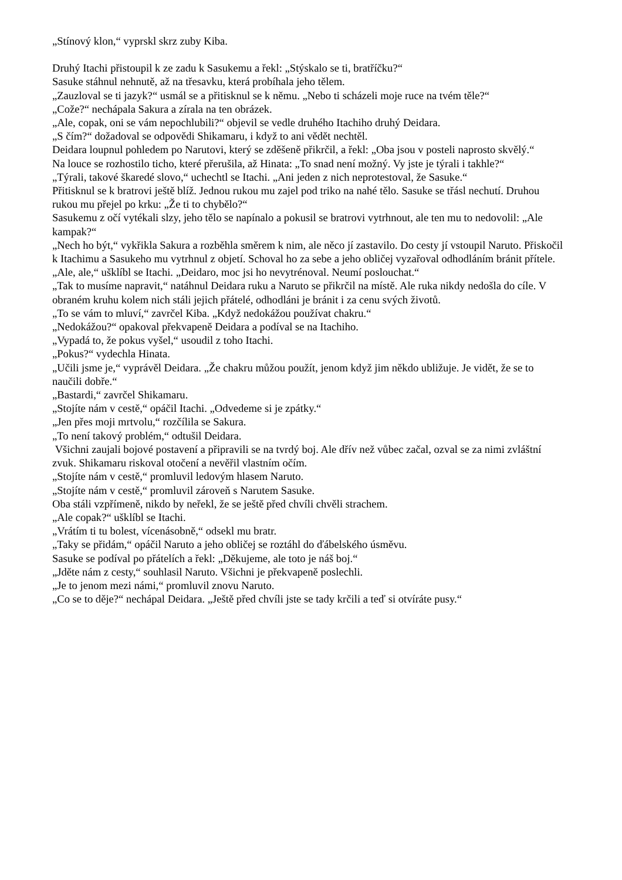„Stínový klon,“ vyprskl skrz zuby Kiba.
Druhý Itachi přistoupil k ze zadu k Sasukemu a řekl: „Stýskalo se ti, bratříčku?“
Sasuke stáhnul nehnutě, až na třesavku, která probíhala jeho tělem.
„Zauzloval se ti jazyk?“ usmál se a přitisknul se k němu. „Nebo ti scházeli moje ruce na tvém těle?“
„Cože?“ nechápala Sakura a zírala na ten obrázek.
„Ale, copak, oni se vám nepochlubili?“ objevil se vedle druhého Itachiho druhý Deidara.
„S čím?“ dožadoval se odpovědi Shikamaru, i když to ani vědět nechtěl.
Deidara loupnul pohledem po Narutovi, který se zděšeně přikrčil, a řekl: „Oba jsou v posteli naprosto skvělý.“
Na louce se rozhostilo ticho, které přerušila, až Hinata: „To snad není možný. Vy jste je týrali i takhle?“
„Týrali, takové škaredé slovo,“ uchechtl se Itachi. „Ani jeden z nich neprotestoval, že Sasuke.“
Přitisknul se k bratrovi ještě blíž. Jednou rukou mu zajel pod triko na nahé tělo. Sasuke se třásl nechutí. Druhou rukou mu přejel po krku: „Že ti to chybělo?“
Sasukemu z očí vytékali slzy, jeho tělo se napínalo a pokusil se bratrovi vytrhnout, ale ten mu to nedovolil: „Ale kampak?“
„Nech ho být,“ vykřikla Sakura a rozběhla směrem k nim, ale něco jí zastavilo. Do cesty jí vstoupil Naruto. Přiskočil k Itachimu a Sasukeho mu vytrhnul z objetí. Schoval ho za sebe a jeho obličej vyzařoval odhodláním bránit přítele.
„Ale, ale,“ ušklíbl se Itachi. „Deidaro, moc jsi ho nevytrénoval. Neumí poslouchat.“
„Tak to musíme napravit,“ natáhnul Deidara ruku a Naruto se přikrčil na místě. Ale ruka nikdy nedošla do cíle. V obraném kruhu kolem nich stáli jejich přátelé, odhodláni je bránit i za cenu svých životů.
„To se vám to mluví,“ zavrčel Kiba. „Když nedokážou používat chakru.“
„Nedokážou?“ opakoval překvapeně Deidara a podíval se na Itachiho.
„Vypadá to, že pokus vyšel,“ usoudil z toho Itachi.
„Pokus?“ vydechla Hinata.
„Učili jsme je,“ vyprávěl Deidara. „Že chakru můžou použít, jenom když jim někdo ubližuje. Je vidět, že se to naučili dobře.“
„Bastardi,“ zavrčel Shikamaru.
„Stojíte nám v cestě,“ opáčil Itachi. „Odvedeme si je zpátky.“
„Jen přes moji mrtvolu,“ rozčílila se Sakura.
„To není takový problém,“ odtušil Deidara.
Všichni zaujali bojové postavení a připravili se na tvrdý boj. Ale dřív než vůbec začal, ozval se za nimi zvláštní zvuk. Shikamaru riskoval otočení a nevěřil vlastním očím.
„Stojíte nám v cestě,“ promluvil ledovým hlasem Naruto.
„Stojíte nám v cestě,“ promluvil zároveň s Narutem Sasuke.
Oba stáli vzpřímeně, nikdo by neřekl, že se ještě před chvíli chvěli strachem.
„Ale copak?“ ušklíbl se Itachi.
„Vrátím ti tu bolest, vícenásobně,“ odsekl mu bratr.
„Taky se přidám,“ opáčil Naruto a jeho obličej se roztáhl do ďábelského úsměvu.
Sasuke se podíval po přátelích a řekl: „Děkujeme, ale toto je náš boj.“
„Jděte nám z cesty,“ souhlasil Naruto. Všichni je překvapeně poslechli.
„Je to jenom mezi námi,“ promluvil znovu Naruto.
„Co se to děje?“ nechápal Deidara. „Ještě před chvíli jste se tady krčili a teď si otvíráte pusy.“